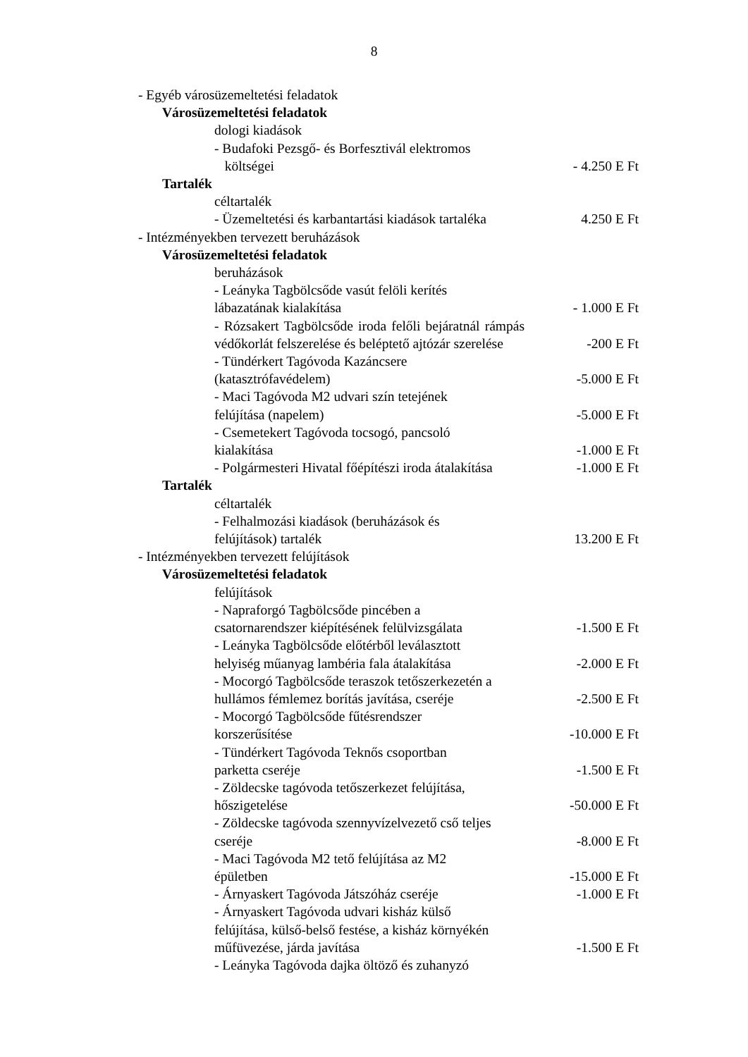8
- Egyéb városüzemeltetési feladatok
Városüzemeltetési feladatok
dologi kiadások
- Budafoki Pezsgő- és Borfesztivál elektromos
költségei
- 4.250 E Ft
Tartalék
céltartalék
- Üzemeltetési és karbantartási kiadások tartaléka
4.250 E Ft
- Intézményekben tervezett beruházások
Városüzemeltetési feladatok
beruházások
- Leányka Tagbölcsőde vasút felöli kerítés
lábazatának kialakítása
- 1.000 E Ft
- Rózsakert Tagbölcsőde iroda felőli bejáratnál rámpás védőkorlát felszerelése és beléptető ajtózár szerelése
-200 E Ft
- Tündérkert Tagóvoda Kazáncsere
(katasztrófavédelem)
-5.000 E Ft
- Maci Tagóvoda M2 udvari szín tetejének
felújítása (napelem)
-5.000 E Ft
- Csemetekert Tagóvoda tocsogó, pancsoló
kialakítása
-1.000 E Ft
- Polgármesteri Hivatal főépítészi iroda átalakítása
-1.000 E Ft
Tartalék
céltartalék
- Felhalmozási kiadások (beruházások és
felújítások) tartalék
13.200 E Ft
- Intézményekben tervezett felújítások
Városüzemeltetési feladatok
felújítások
- Napraforgó Tagbölcsőde pincében a
csatornarendszer kiépítésének felülvizsgálata
-1.500 E Ft
- Leányka Tagbölcsőde előtérből leválasztott
helyiség műanyag lambéria fala átalakítása
-2.000 E Ft
- Mocorgó Tagbölcsőde teraszok tetőszerkezetén a
hullámos fémlemez borítás javítása, cseréje
-2.500 E Ft
- Mocorgó Tagbölcsőde fűtésrendszer
korszerűsítése
-10.000 E Ft
- Tündérkert Tagóvoda Teknős csoportban
parketta cseréje
-1.500 E Ft
- Zöldecske tagóvoda tetőszerkezet felújítása,
hőszigetelése
-50.000 E Ft
- Zöldecske tagóvoda szennyvízelvezető cső teljes
cseréje
-8.000 E Ft
- Maci Tagóvoda M2 tető felújítása az M2
épületben
-15.000 E Ft
- Árnyaskert Tagóvoda Játszóház cseréje
-1.000 E Ft
- Árnyaskert Tagóvoda udvari kisház külső
felújítása, külső-belső festése, a kisház környékén
műfüvezése, járda javítása
-1.500 E Ft
- Leányka Tagóvoda dajka öltöző és zuhanyzó